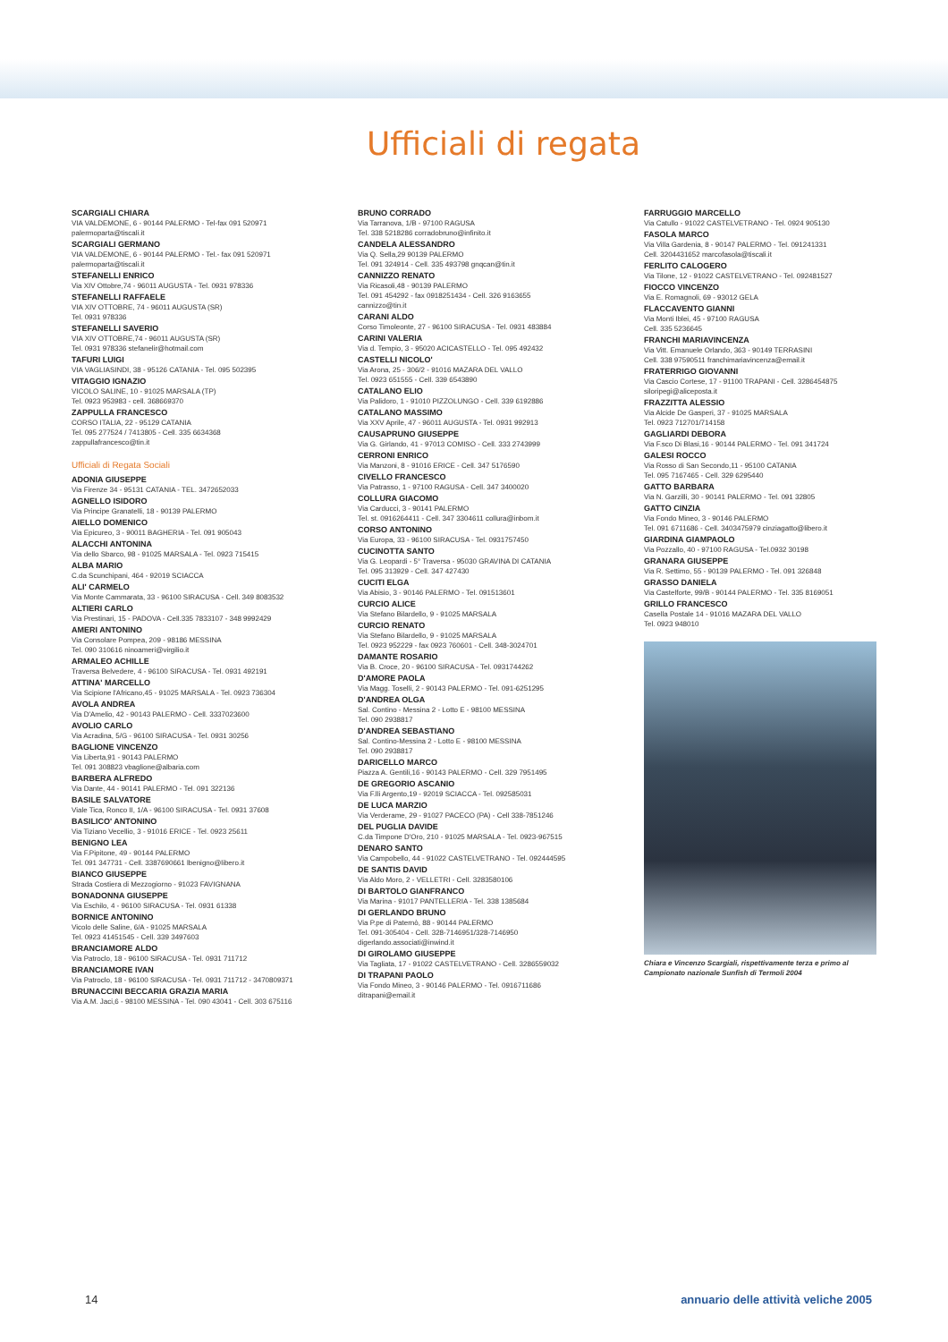Ufficiali di regata
SCARGIALI CHIARA
VIA VALDEMONE, 6 - 90144 PALERMO - Tel-fax 091 520971
palermoparta@tiscali.it
SCARGIALI GERMANO
VIA VALDEMONE, 6 - 90144 PALERMO - Tel.- fax 091 520971
palermoparta@tiscali.it
STEFANELLI ENRICO
Via XIV Ottobre,74 - 96011 AUGUSTA - Tel. 0931 978336
STEFANELLI RAFFAELE
VIA XIV OTTOBRE, 74 - 96011 AUGUSTA (SR)
Tel. 0931 978336
STEFANELLI SAVERIO
VIA XIV OTTOBRE,74 - 96011 AUGUSTA (SR)
Tel. 0931 978336 stefanelir@hotmail.com
TAFURI LUIGI
VIA VAGLIASINDI, 38 - 95126 CATANIA - Tel. 095 502395
VITAGGIO IGNAZIO
VICOLO SALINE, 10 - 91025 MARSALA (TP)
Tel. 0923 953983 - cell. 368669370
ZAPPULLA FRANCESCO
CORSO ITALIA, 22 - 95129 CATANIA
Tel. 095 277524 / 7413805 - Cell. 335 6634368
zappullafrancesco@tin.it
Ufficiali di Regata Sociali
ADONIA GIUSEPPE
Via Firenze 34 - 95131 CATANIA - TEL. 3472652033
AGNELLO ISIDORO
Via Principe Granatelli, 18 - 90139 PALERMO
AIELLO DOMENICO
Via Epicureo, 3 - 90011 BAGHERIA - Tel. 091 905043
ALACCHI ANTONINA
Via dello Sbarco, 98 - 91025 MARSALA - Tel. 0923 715415
ALBA MARIO
C.da Scunchipani, 464 - 92019 SCIACCA
ALI' CARMELO
Via Monte Cammarata, 33 - 96100 SIRACUSA - Cell. 349 8083532
ALTIERI CARLO
Via Prestinari, 15 - PADOVA - Cell.335 7833107 - 348 9992429
AMERI ANTONINO
Via Consolare Pompea, 209 - 98186 MESSINA
Tel. 090 310616 ninoameri@virgilio.it
ARMALEO ACHILLE
Traversa Belvedere, 4 - 96100 SIRACUSA - Tel. 0931 492191
ATTINA' MARCELLO
Via Scipione l'Africano,45 - 91025 MARSALA - Tel. 0923 736304
AVOLA ANDREA
Via D'Amelio, 42 - 90143 PALERMO - Cell. 3337023600
AVOLIO CARLO
Via Acradina, 5/G - 96100 SIRACUSA - Tel. 0931 30256
BAGLIONE VINCENZO
Via Liberta,91 - 90143 PALERMO
Tel. 091 308823 vbaglione@albaria.com
BARBERA ALFREDO
Via Dante, 44 - 90141 PALERMO - Tel. 091 322136
BASILE SALVATORE
Viale Tica, Ronco II, 1/A - 96100 SIRACUSA - Tel. 0931 37608
BASILICO' ANTONINO
Via Tiziano Vecellio, 3 - 91016 ERICE - Tel. 0923 25611
BENIGNO LEA
Via F.Pipitone, 49 - 90144 PALERMO
Tel. 091 347731 - Cell. 3387690661 lbenigno@libero.it
BIANCO GIUSEPPE
Strada Costiera di Mezzogiorno - 91023 FAVIGNANA
BONADONNA GIUSEPPE
Via Eschilo, 4 - 96100 SIRACUSA - Tel. 0931 61338
BORNICE ANTONINO
Vicolo delle Saline, 6/A - 91025 MARSALA
Tel. 0923 41451545 - Cell. 339 3497603
BRANCIAMORE ALDO
Via Patroclo, 18 - 96100 SIRACUSA - Tel. 0931 711712
BRANCIAMORE IVAN
Via Patroclo, 18 - 96100 SIRACUSA - Tel. 0931 711712 - 3470809371
BRUNACCINI BECCARIA GRAZIA MARIA
Via A.M. Jaci,6 - 98100 MESSINA - Tel. 090 43041 - Cell. 303 675116
BRUNO CORRADO
Via Tarranova, 1/B - 97100 RAGUSA
Tel. 338 5218286 corradobruno@infinito.it
CANDELA ALESSANDRO
Via Q. Sella,29 90139 PALERMO
Tel. 091 324914 - Cell. 335 493798 gnqcan@tin.it
CANNIZZO RENATO
Via Ricasoli,48 - 90139 PALERMO
Tel. 091 454292 - fax 0918251434 - Cell. 326 9163655
cannizzo@tin.it
CARANI ALDO
Corso Timoleonte, 27 - 96100 SIRACUSA - Tel. 0931 483884
CARINI VALERIA
Via d. Tempio, 3 - 95020 ACICASTELLO - Tel. 095 492432
CASTELLI NICOLO'
Via Arona, 25 - 306/2 - 91016 MAZARA DEL VALLO
Tel. 0923 651555 - Cell. 339 6543890
CATALANO ELIO
Via Palidoro, 1 - 91010 PIZZOLUNGO - Cell. 339 6192886
CATALANO MASSIMO
Via XXV Aprile, 47 - 96011 AUGUSTA - Tel. 0931 992913
CAUSAPRUNO GIUSEPPE
Via G. Girlando, 41 - 97013 COMISO - Cell. 333 2743999
CERRONI ENRICO
Via Manzoni, 8 - 91016 ERICE - Cell. 347 5176590
CIVELLO FRANCESCO
Via Patrasso, 1 - 97100 RAGUSA - Cell. 347 3400020
COLLURA GIACOMO
Via Carducci, 3 - 90141 PALERMO
Tel. st. 0916264411 - Cell. 347 3304611 collura@inbom.it
CORSO ANTONINO
Via Europa, 33 - 96100 SIRACUSA - Tel. 0931757450
CUCINOTTA SANTO
Via G. Leopardi - 5° Traversa - 95030 GRAVINA DI CATANIA
Tel. 095 313929 - Cell. 347 427430
CUCITI ELGA
Via Abisio, 3 - 90146 PALERMO - Tel. 091513601
CURCIO ALICE
Via Stefano Bilardello, 9 - 91025 MARSALA
CURCIO RENATO
Via Stefano Bilardello, 9 - 91025 MARSALA
Tel. 0923 952229 - fax 0923 760601 - Cell. 348-3024701
DAMANTE ROSARIO
Via B. Croce, 20 - 96100 SIRACUSA - Tel. 0931744262
D'AMORE PAOLA
Via Magg. Toselli, 2 - 90143 PALERMO - Tel. 091-6251295
D'ANDREA OLGA
Sal. Contino - Messina 2 - Lotto E - 98100 MESSINA
Tel. 090 2938817
D'ANDREA SEBASTIANO
Sal. Contino-Messina 2 - Lotto E - 98100 MESSINA
Tel. 090 2938817
DARICELLO MARCO
Piazza A. Gentili,16 - 90143 PALERMO - Cell. 329 7951495
DE GREGORIO ASCANIO
Via F.lli Argento,19 - 92019 SCIACCA - Tel. 092585031
DE LUCA MARZIO
Via Verderame, 29 - 91027 PACECO (PA) - Cell 338-7851246
DEL PUGLIA DAVIDE
C.da Timpone D'Oro, 210 - 91025 MARSALA - Tel. 0923-967515
DENARO SANTO
Via Campobello, 44 - 91022 CASTELVETRANO - Tel. 092444595
DE SANTIS DAVID
Via Aldo Moro, 2 - VELLETRI - Cell. 3283580106
DI BARTOLO GIANFRANCO
Via Marina - 91017 PANTELLERIA - Tel. 338 1385684
DI GERLANDO BRUNO
Via P.pe di Paternò, 88 - 90144 PALERMO
Tel. 091-305404 - Cell. 328-7146951/328-7146950
digerlando.associati@inwind.it
DI GIROLAMO GIUSEPPE
Via Tagliata, 17 - 91022 CASTELVETRANO - Cell. 3286559032
DI TRAPANI PAOLO
Via Fondo Mineo, 3 - 90146 PALERMO - Tel. 0916711686
ditrapani@email.it
FARRUGGIO MARCELLO
Via Catullo - 91022 CASTELVETRANO - Tel. 0924 905130
FASOLA MARCO
Via Villa Gardenia, 8 - 90147 PALERMO - Tel. 091241331
Cell. 3204431652 marcofasola@tiscali.it
FERLITO CALOGERO
Via Tilone, 12 - 91022 CASTELVETRANO - Tel. 092481527
FIOCCO VINCENZO
Via E. Romagnoli, 69 - 93012 GELA
FLACCAVENTO GIANNI
Via Monti Iblei, 45 - 97100 RAGUSA
Cell. 335 5236645
FRANCHI MARIAVINCENZA
Via Vitt. Emanuele Orlando, 363 - 90149 TERRASINI
Cell. 338 97590511 franchimariavincenza@email.it
FRATERRIGO GIOVANNI
Via Cascio Cortese, 17 - 91100 TRAPANI - Cell. 3286454875
siloripegi@aliceposta.it
FRAZZITTA ALESSIO
Via Alcide De Gasperi, 37 - 91025 MARSALA
Tel. 0923 712701/714158
GAGLIARDI DEBORA
Via F.sco Di Blasi,16 - 90144 PALERMO - Tel. 091 341724
GALESI ROCCO
Via Rosso di San Secondo,11 - 95100 CATANIA
Tel. 095 7167465 - Cell. 329 6295440
GATTO BARBARA
Via N. Garzilli, 30 - 90141 PALERMO - Tel. 091 32805
GATTO CINZIA
Via Fondo Mineo, 3 - 90146 PALERMO
Tel. 091 6711686 - Cell. 3403475979 cinziagatto@libero.it
GIARDINA GIAMPAOLO
Via Pozzallo, 40 - 97100 RAGUSA - Tel.0932 30198
GRANARA GIUSEPPE
Via R. Settimo, 55 - 90139 PALERMO - Tel. 091 326848
GRASSO DANIELA
Via Castelforte, 99/B - 90144 PALERMO - Tel. 335 8169051
GRILLO FRANCESCO
Casella Postale 14 - 91016 MAZARA DEL VALLO
Tel. 0923 948010
Chiara e Vincenzo Scargiali, rispettivamente terza e primo al Campionato nazionale Sunfish di Termoli 2004
14 annuario delle attività veliche 2005